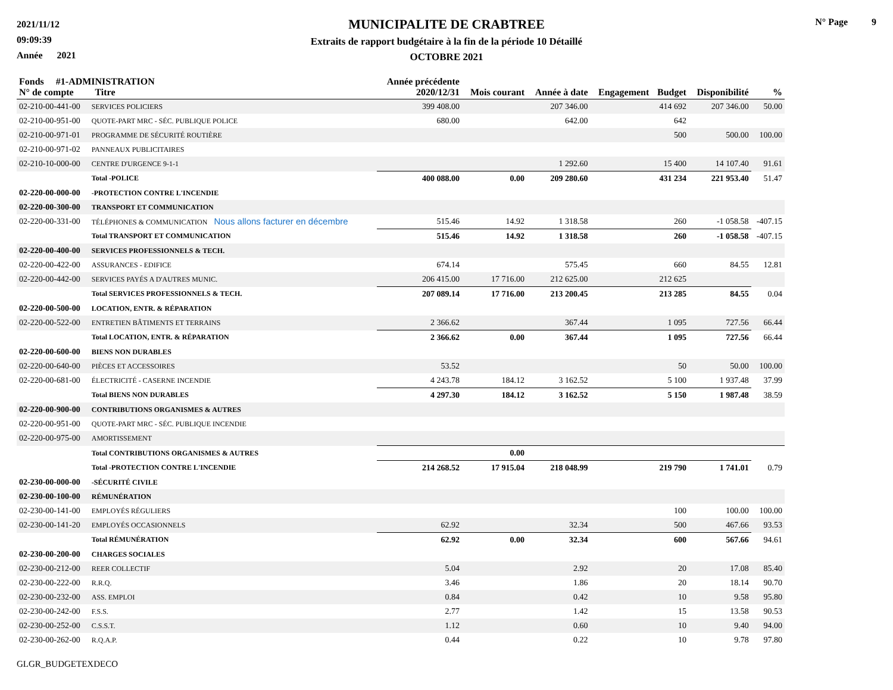2021/11/12
09:09:39
Année 2021
MUNICIPALITE DE CRABTREE
Extraits de rapport budgétaire à la fin de la période 10 Détaillé
OCTOBRE 2021
N° Page 9
| Fonds #1-ADMINISTRATION N° de compte Titre | | Année précédente 2020/12/31 | Mois courant | Année à date | Engagement | Budget | Disponibilité | % |
| --- | --- | --- | --- | --- | --- | --- | --- | --- |
| 02-210-00-441-00 | SERVICES POLICIERS | 399 408.00 | | 207 346.00 | | 414 692 | 207 346.00 | 50.00 |
| 02-210-00-951-00 | QUOTE-PART MRC - SÉC. PUBLIQUE POLICE | 680.00 | | 642.00 | | 642 | | |
| 02-210-00-971-01 | PROGRAMME DE SÉCURITÉ ROUTIÈRE | | | | | 500 | 500.00 | 100.00 |
| 02-210-00-971-02 | PANNEAUX PUBLICITAIRES | | | | | | | |
| 02-210-10-000-00 | CENTRE D'URGENCE 9-1-1 | | | 1 292.60 | | 15 400 | 14 107.40 | 91.61 |
| | Total -POLICE | 400 088.00 | 0.00 | 209 280.60 | | 431 234 | 221 953.40 | 51.47 |
| 02-220-00-000-00 | -PROTECTION CONTRE L'INCENDIE | | | | | | | |
| 02-220-00-300-00 | TRANSPORT ET COMMUNICATION | | | | | | | |
| 02-220-00-331-00 | TÉLÉPHONES & COMMUNICATION Nous allons facturer en décembre | 515.46 | 14.92 | 1 318.58 | | 260 | -1 058.58 | -407.15 |
| | Total TRANSPORT ET COMMUNICATION | 515.46 | 14.92 | 1 318.58 | | 260 | -1 058.58 | -407.15 |
| 02-220-00-400-00 | SERVICES PROFESSIONNELS & TECH. | | | | | | | |
| 02-220-00-422-00 | ASSURANCES - EDIFICE | 674.14 | | 575.45 | | 660 | 84.55 | 12.81 |
| 02-220-00-442-00 | SERVICES PAYÉS A D'AUTRES MUNIC. | 206 415.00 | 17 716.00 | 212 625.00 | | 212 625 | | |
| | Total SERVICES PROFESSIONNELS & TECH. | 207 089.14 | 17 716.00 | 213 200.45 | | 213 285 | 84.55 | 0.04 |
| 02-220-00-500-00 | LOCATION, ENTR. & RÉPARATION | | | | | | | |
| 02-220-00-522-00 | ENTRETIEN BÂTIMENTS ET TERRAINS | 2 366.62 | | 367.44 | | 1 095 | 727.56 | 66.44 |
| | Total LOCATION, ENTR. & RÉPARATION | 2 366.62 | 0.00 | 367.44 | | 1 095 | 727.56 | 66.44 |
| 02-220-00-600-00 | BIENS NON DURABLES | | | | | | | |
| 02-220-00-640-00 | PIÈCES ET ACCESSOIRES | 53.52 | | | | 50 | 50.00 | 100.00 |
| 02-220-00-681-00 | ÉLECTRICITÉ - CASERNE INCENDIE | 4 243.78 | 184.12 | 3 162.52 | | 5 100 | 1 937.48 | 37.99 |
| | Total BIENS NON DURABLES | 4 297.30 | 184.12 | 3 162.52 | | 5 150 | 1 987.48 | 38.59 |
| 02-220-00-900-00 | CONTRIBUTIONS ORGANISMES & AUTRES | | | | | | | |
| 02-220-00-951-00 | QUOTE-PART MRC - SÉC. PUBLIQUE INCENDIE | | | | | | | |
| 02-220-00-975-00 | AMORTISSEMENT | | | | | | | |
| | Total CONTRIBUTIONS ORGANISMES & AUTRES | | 0.00 | | | | | |
| | Total -PROTECTION CONTRE L'INCENDIE | 214 268.52 | 17 915.04 | 218 048.99 | | 219 790 | 1 741.01 | 0.79 |
| 02-230-00-000-00 | -SÉCURITÉ CIVILE | | | | | | | |
| 02-230-00-100-00 | RÉMUNÉRATION | | | | | | | |
| 02-230-00-141-00 | EMPLOYÉS RÉGULIERS | | | | | 100 | 100.00 | 100.00 |
| 02-230-00-141-20 | EMPLOYÉS OCCASIONNELS | 62.92 | | 32.34 | | 500 | 467.66 | 93.53 |
| | Total RÉMUNÉRATION | 62.92 | 0.00 | 32.34 | | 600 | 567.66 | 94.61 |
| 02-230-00-200-00 | CHARGES SOCIALES | | | | | | | |
| 02-230-00-212-00 | REER COLLECTIF | 5.04 | | 2.92 | | 20 | 17.08 | 85.40 |
| 02-230-00-222-00 | R.R.Q. | 3.46 | | 1.86 | | 20 | 18.14 | 90.70 |
| 02-230-00-232-00 | ASS. EMPLOI | 0.84 | | 0.42 | | 10 | 9.58 | 95.80 |
| 02-230-00-242-00 | F.S.S. | 2.77 | | 1.42 | | 15 | 13.58 | 90.53 |
| 02-230-00-252-00 | C.S.S.T. | 1.12 | | 0.60 | | 10 | 9.40 | 94.00 |
| 02-230-00-262-00 | R.Q.A.P. | 0.44 | | 0.22 | | 10 | 9.78 | 97.80 |
GLGR_BUDGETEXDECO